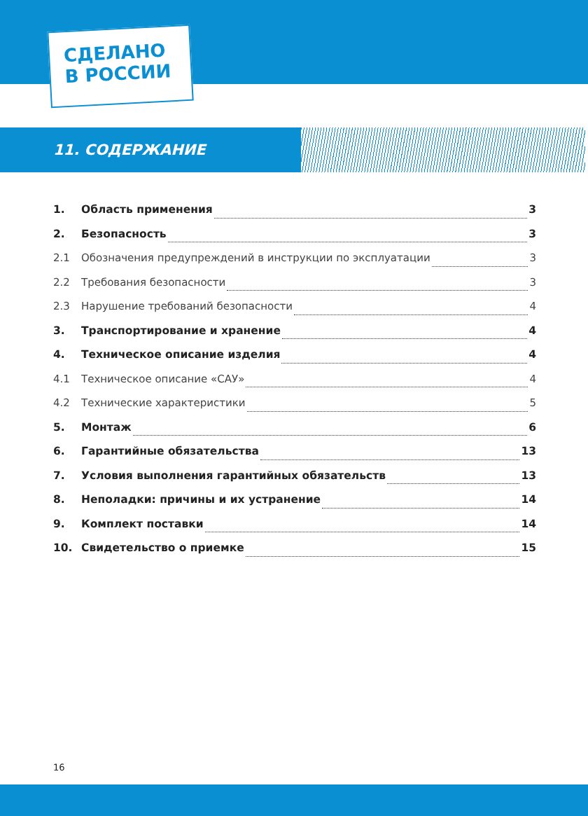СДЕЛАНО
В РОССИИ
11. СОДЕРЖАНИЕ
1. Область применения 3
2. Безопасность 3
2.1 Обозначения предупреждений в инструкции по эксплуатации 3
2.2 Требования безопасности 3
2.3 Нарушение требований безопасности 4
3. Транспортирование и хранение 4
4. Техническое описание изделия 4
4.1 Техническое описание «САУ» 4
4.2 Технические характеристики 5
5. Монтаж 6
6. Гарантийные обязательства 13
7. Условия выполнения гарантийных обязательств 13
8. Неполадки: причины и их устранение 14
9. Комплект поставки 14
10. Свидетельство о приемке 15
16